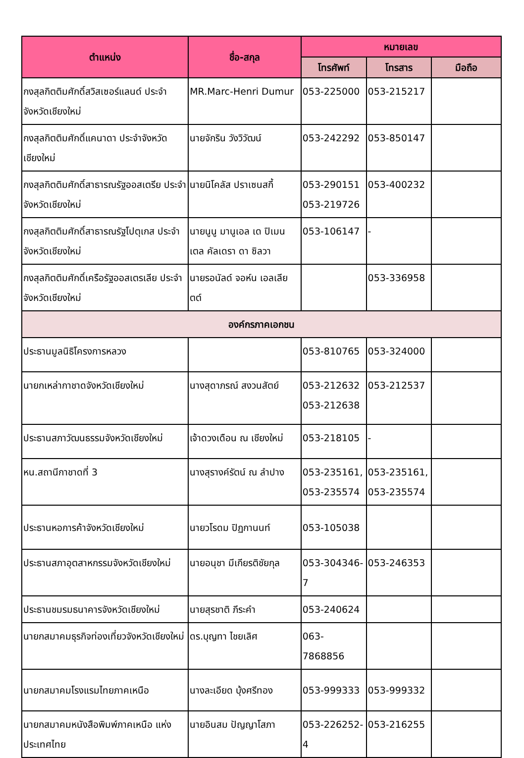| ตำแหน่ง | ชื่อ-สกุล | หมายเลข | | |
| --- | --- | --- | --- | --- |
| | | โทรศัพท์ | โทรสาร | มือถือ |
| กงสุลกิตติมศักดิ์สวิสเซอร์แลนด์ ประจำจังหวัดเชียงใหม่ | MR.Marc-Henri Dumur | 053-225000 | 053-215217 | |
| กงสุลกิตติมศักดิ์แคนาดา ประจำจังหวัดเชียงใหม่ | นายจักริน วังวิวัฒน์ | 053-242292 | 053-850147 | |
| กงสุลกิตติมศักดิ์สาธารณรัฐออสเตรีย ประจำจังหวัดเชียงใหม่ | นายนิโคลัส ปราเซนสกี้ | 053-290151 053-219726 | 053-400232 | |
| กงสุลกิตติมศักดิ์สาธารณรัฐโปตุเกส ประจำจังหวัดเชียงใหม่ | นายนูนู มานูเอล เด ปิเมนเตล คัลเดรา ดา ซิลวา | 053-106147 | - | |
| กงสุลกิตติมศักดิ์เครือรัฐออสเตรเลีย ประจำจังหวัดเชียงใหม่ | นายรอนัลด์ จอห์น เอลเลียตต์ | | 053-336958 | |
| องค์กรภาคเอกชน | | | | |
| ประธานมูลนิธิโครงการหลวง | | 053-810765 | 053-324000 | |
| นายกเหล่ากาชาดจังหวัดเชียงใหม่ | นางสุดาภรณ์ สงวนสัตย์ | 053-212632 053-212638 | 053-212537 | |
| ประธานสภาวัฒนธรรมจังหวัดเชียงใหม่ | เจ้าดวงเดือน ณ เชียงใหม่ | 053-218105 | - | |
| หน.สถานีกาชาดที่ 3 | นางสุรางค์รัตน์ ณ ลำปาง | 053-235161, 053-235574 | 053-235161, 053-235574 | |
| ประธานหอการค้าจังหวัดเชียงใหม่ | นายวโรดม ปิฏกานนท์ | 053-105038 | | |
| ประธานสภาอุตสาหกรรมจังหวัดเชียงใหม่ | นายอนุชา มีเกียรติชัยกุล | 053-304346-7 | 053-246353 | |
| ประธานชมรมธนาคารจังหวัดเชียงใหม่ | นายสุรชาติ ภีระคำ | 053-240624 | | |
| นายกสมาคมธุรกิจท่องเที่ยวจังหวัดเชียงใหม่ | ดร.บุญทา ไชยเลิศ | 063-7868856 | | |
| นายกสมาคมโรงแรมไทยภาคเหนือ | นางละเอียด บุ้งศรีทอง | 053-999333 | 053-999332 | |
| นายกสมาคมหนังสือพิมพ์ภาคเหนือ แห่งประเทศไทย | นายอินสม ปัญญาโสภา | 053-226252-4 | 053-216255 | |